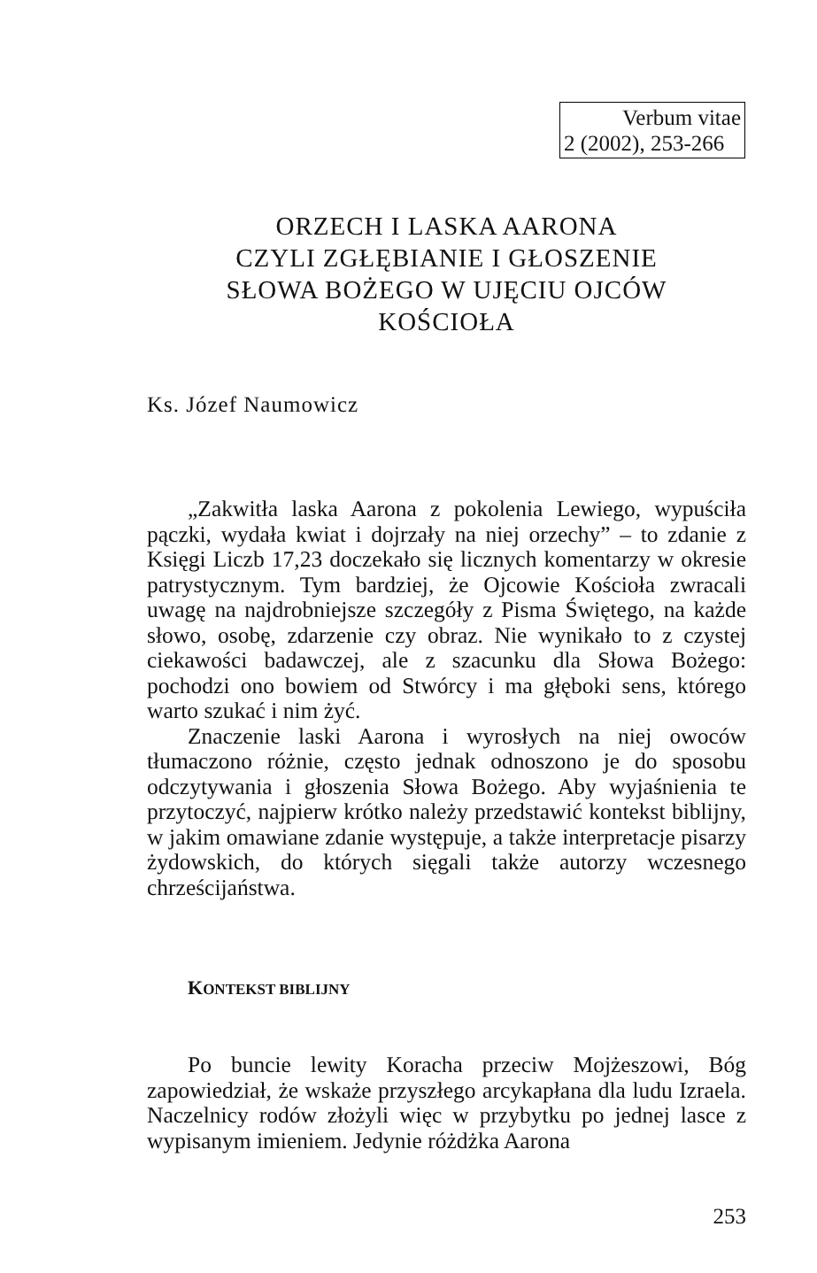Verbum vitae
2 (2002), 253-266
ORZECH I LASKA AARONA
CZYLI ZGŁĘBIANIE I GŁOSZENIE
SŁOWA BOŻEGO W UJĘCIU OJCÓW
KOŚCIOŁA
Ks. Józef Naumowicz
„Zakwitła laska Aarona z pokolenia Lewiego, wypuściła pączki, wydała kwiat i dojrzały na niej orzechy” – to zdanie z Księgi Liczb 17,23 doczekało się licznych komentarzy w okresie patrystycznym. Tym bardziej, że Ojcowie Kościoła zwracali uwagę na najdrobniejsze szczegóły z Pisma Świętego, na każde słowo, osobę, zdarzenie czy obraz. Nie wynikało to z czystej ciekawości badawczej, ale z szacunku dla Słowa Bożego: pochodzi ono bowiem od Stwórcy i ma głęboki sens, którego warto szukać i nim żyć.
Znaczenie laski Aarona i wyrosłych na niej owoców tłumaczono różnie, często jednak odnoszono je do sposobu odczytywania i głoszenia Słowa Bożego. Aby wyjaśnienia te przytoczyć, najpierw krótko należy przedstawić kontekst biblijny, w jakim omawiane zdanie występuje, a także interpretacje pisarzy żydowskich, do których sięgali także autorzy wczesnego chrześcijaństwa.
KONTEKST BIBLIJNY
Po buncie lewity Koracha przeciw Mojżeszowi, Bóg zapowiedział, że wskaże przyszłego arcykapłana dla ludu Izraela. Naczelnicy rodów złożyli więc w przybytku po jednej lasce z wypisanym imieniem. Jedynie różdżka Aarona
253